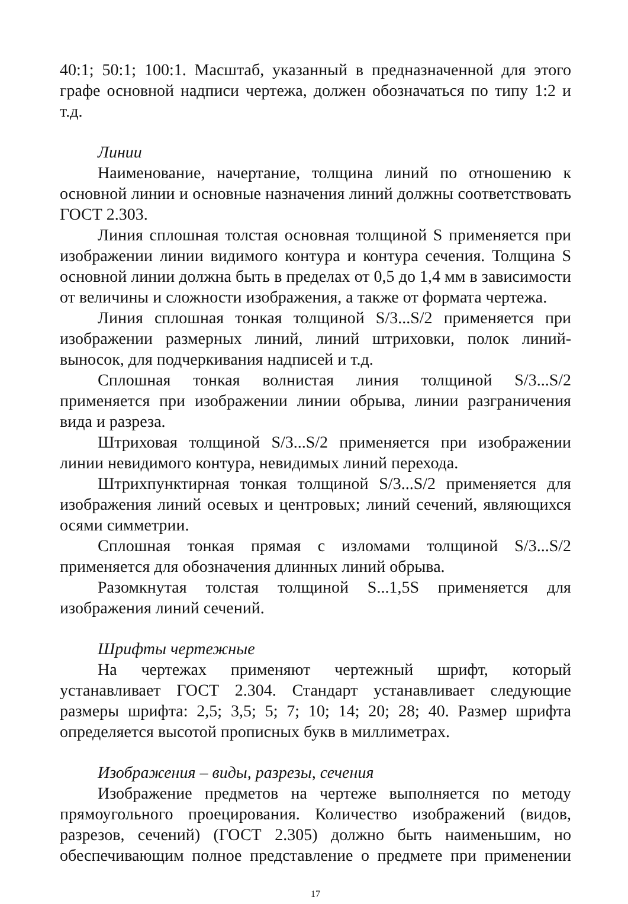40:1; 50:1; 100:1. Масштаб, указанный в предназначенной для этого графе основной надписи чертежа, должен обозначаться по типу 1:2 и т.д.
Линии
Наименование, начертание, толщина линий по отношению к основной линии и основные назначения линий должны соответствовать ГОСТ 2.303.
Линия сплошная толстая основная толщиной S применяется при изображении линии видимого контура и контура сечения. Толщина S основной линии должна быть в пределах от 0,5 до 1,4 мм в зависимости от величины и сложности изображения, а также от формата чертежа.
Линия сплошная тонкая толщиной S/3...S/2 применяется при изображении размерных линий, линий штриховки, полок линий-выносок, для подчеркивания надписей и т.д.
Сплошная тонкая волнистая линия толщиной S/3...S/2 применяется при изображении линии обрыва, линии разграничения вида и разреза.
Штриховая толщиной S/3...S/2 применяется при изображении линии невидимого контура, невидимых линий перехода.
Штрихпунктирная тонкая толщиной S/3...S/2 применяется для изображения линий осевых и центровых; линий сечений, являющихся осями симметрии.
Сплошная тонкая прямая с изломами толщиной S/3...S/2 применяется для обозначения длинных линий обрыва.
Разомкнутая толстая толщиной S...1,5S применяется для изображения линий сечений.
Шрифты чертежные
На чертежах применяют чертежный шрифт, который устанавливает ГОСТ 2.304. Стандарт устанавливает следующие размеры шрифта: 2,5; 3,5; 5; 7; 10; 14; 20; 28; 40. Размер шрифта определяется высотой прописных букв в миллиметрах.
Изображения – виды, разрезы, сечения
Изображение предметов на чертеже выполняется по методу прямоугольного проецирования. Количество изображений (видов, разрезов, сечений) (ГОСТ 2.305) должно быть наименьшим, но обеспечивающим полное представление о предмете при применении
17